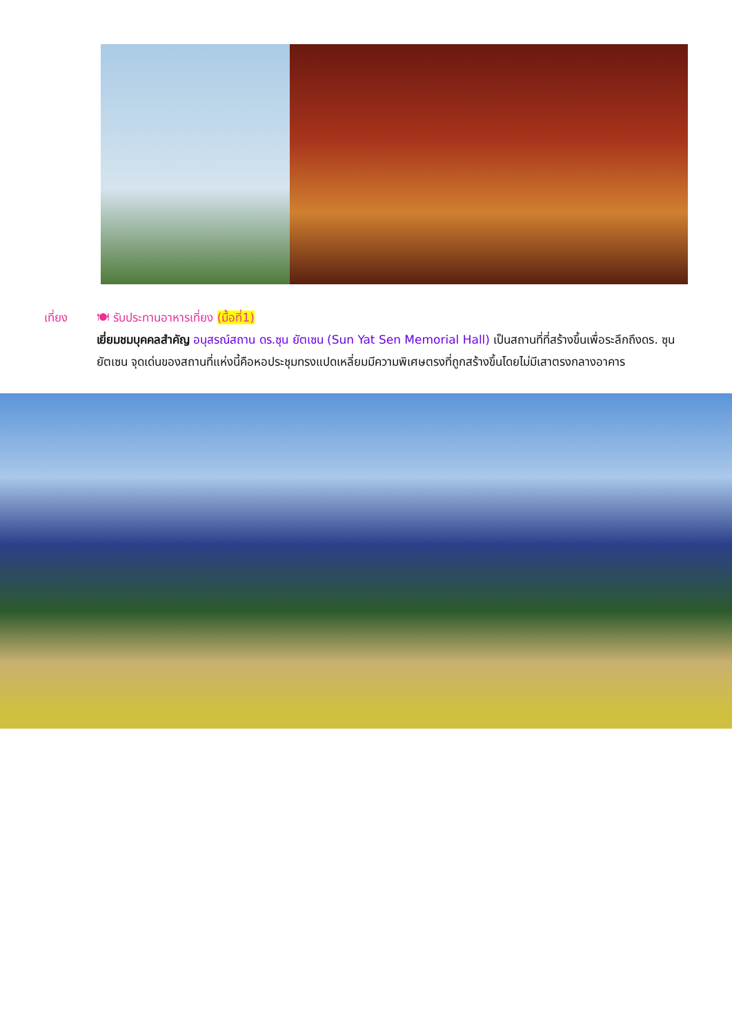เที่ยง 🍽 รับประทานอาหารเที่ยง (มื้อที่1)
เยี่ยมชมบุคคลสำคัญ อนุสรณ์สถาน ดร.ซุน ยัตเซน (Sun Yat Sen Memorial Hall) เป็นสถานที่ที่สร้างขึ้นเพื่อระลึกถึงดร. ซุน ยัตเซน จุดเด่นของสถานที่แห่งนี้คือหอประชุมทรงแปดเหลี่ยมมีความพิเศษตรงที่ถูกสร้างขึ้นโดยไม่มีเสาตรงกลางอาคาร